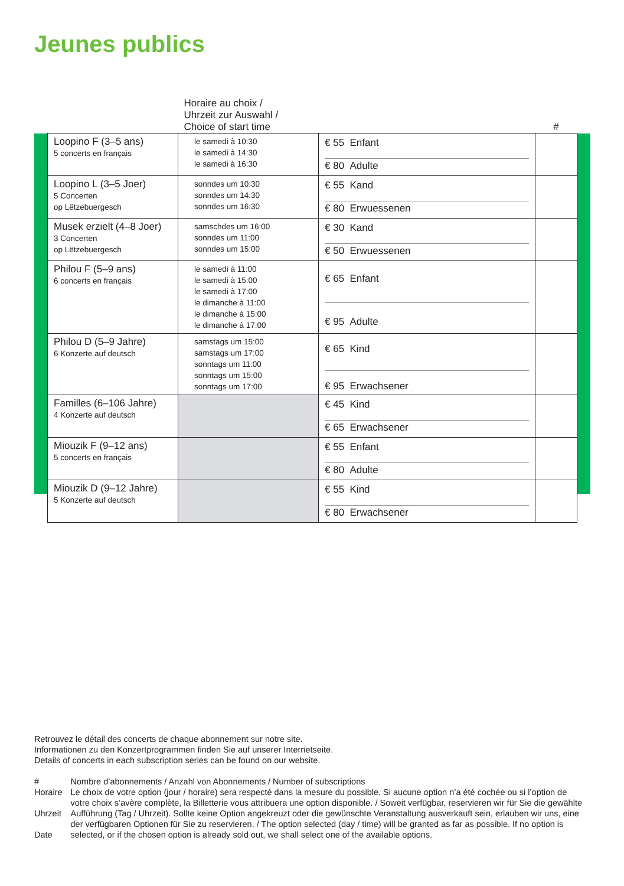Jeunes publics
| | Horaire au choix / Uhrzeit zur Auswahl / Choice of start time | | # |
| --- | --- | --- | --- |
| Loopino F (3–5 ans) 5 concerts en français | le samedi à 10:30 le samedi à 14:30 le samedi à 16:30 | € 55 Enfant € 80 Adulte | |
| Loopino L (3–5 Joer) 5 Concerten op Lëtzebuergesch | sonndes um 10:30 sonndes um 14:30 sonndes um 16:30 | € 55 Kand € 80 Erwuessenen | |
| Musek erzielt (4–8 Joer) 3 Concerten op Lëtzebuergesch | samschdes um 16:00 sonndes um 11:00 sonndes um 15:00 | € 30 Kand € 50 Erwuessenen | |
| Philou F (5–9 ans) 6 concerts en français | le samedi à 11:00 le samedi à 15:00 le samedi à 17:00 le dimanche à 11:00 le dimanche à 15:00 le dimanche à 17:00 | € 65 Enfant € 95 Adulte | |
| Philou D (5–9 Jahre) 6 Konzerte auf deutsch | samstags um 15:00 samstags um 17:00 sonntags um 11:00 sonntags um 15:00 sonntags um 17:00 | € 65 Kind € 95 Erwachsener | |
| Familles (6–106 Jahre) 4 Konzerte auf deutsch | | € 45 Kind € 65 Erwachsener | |
| Miouzik F (9–12 ans) 5 concerts en français | | € 55 Enfant € 80 Adulte | |
| Miouzik D (9–12 Jahre) 5 Konzerte auf deutsch | | € 55 Kind € 80 Erwachsener | |
Retrouvez le détail des concerts de chaque abonnement sur notre site.
Informationen zu den Konzertprogrammen finden Sie auf unserer Internetseite.
Details of concerts in each subscription series can be found on our website.
| # | Nombre d’abonnements / Anzahl von Abonnements / Number of subscriptions |
| Horaire Uhrzeit Date | Le choix de votre option (jour / horaire) sera respecté dans la mesure du possible. Si aucune option n’a été cochée ou si l’option de votre choix s’avère complète, la Billetterie vous attribuera une option disponible. / Soweit verfügbar, reservieren wir für Sie die gewählte Aufführung (Tag / Uhrzeit). Sollte keine Option angekreuzt oder die gewünschte Veranstaltung ausverkauft sein, erlauben wir uns, eine der verfügbaren Optionen für Sie zu reservieren. / The option selected (day / time) will be granted as far as possible. If no option is selected, or if the chosen option is already sold out, we shall select one of the available options. |